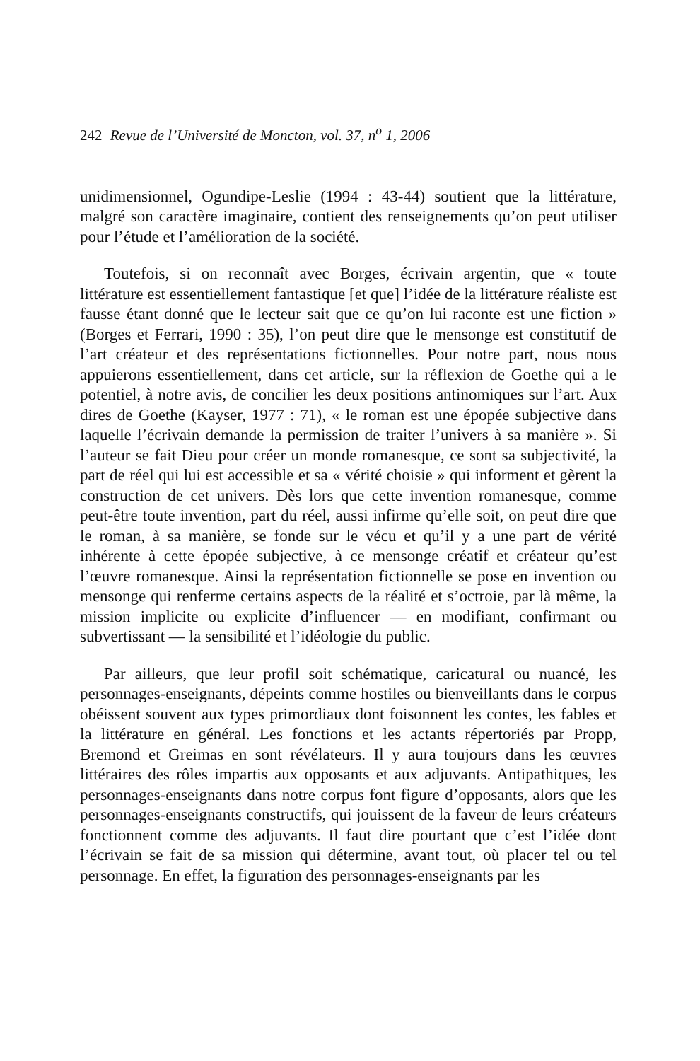242 Revue de l’Université de Moncton, vol. 37, n<sup>o</sup> 1, 2006
unidimensionnel, Ogundipe-Leslie (1994 : 43-44) soutient que la littérature, malgré son caractère imaginaire, contient des renseignements qu’on peut utiliser pour l’étude et l’amélioration de la société.
Toutefois, si on reconnaît avec Borges, écrivain argentin, que « toute littérature est essentiellement fantastique [et que] l’idée de la littérature réaliste est fausse étant donné que le lecteur sait que ce qu’on lui raconte est une fiction » (Borges et Ferrari, 1990 : 35), l’on peut dire que le mensonge est constitutif de l’art créateur et des représentations fictionnelles. Pour notre part, nous nous appuierons essentiellement, dans cet article, sur la réflexion de Goethe qui a le potentiel, à notre avis, de concilier les deux positions antinomiques sur l’art. Aux dires de Goethe (Kayser, 1977 : 71), « le roman est une épopée subjective dans laquelle l’écrivain demande la permission de traiter l’univers à sa manière ». Si l’auteur se fait Dieu pour créer un monde romanesque, ce sont sa subjectivité, la part de réel qui lui est accessible et sa « vérité choisie » qui informent et gèrent la construction de cet univers. Dès lors que cette invention romanesque, comme peut-être toute invention, part du réel, aussi infirme qu’elle soit, on peut dire que le roman, à sa manière, se fonde sur le vécu et qu’il y a une part de vérité inhérente à cette épopée subjective, à ce mensonge créatif et créateur qu’est l’œuvre romanesque. Ainsi la représentation fictionnelle se pose en invention ou mensonge qui renferme certains aspects de la réalité et s’octroie, par là même, la mission implicite ou explicite d’influencer — en modifiant, confirmant ou subvertissant — la sensibilité et l’idéologie du public.
Par ailleurs, que leur profil soit schématique, caricatural ou nuancé, les personnages-enseignants, dépeints comme hostiles ou bienveillants dans le corpus obéissent souvent aux types primordiaux dont foisonnent les contes, les fables et la littérature en général. Les fonctions et les actants répertoriés par Propp, Bremond et Greimas en sont révélateurs. Il y aura toujours dans les œuvres littéraires des rôles impartis aux opposants et aux adjuvants. Antipathiques, les personnages-enseignants dans notre corpus font figure d’opposants, alors que les personnages-enseignants constructifs, qui jouissent de la faveur de leurs créateurs fonctionnent comme des adjuvants. Il faut dire pourtant que c’est l’idée dont l’écrivain se fait de sa mission qui détermine, avant tout, où placer tel ou tel personnage. En effet, la figuration des personnages-enseignants par les